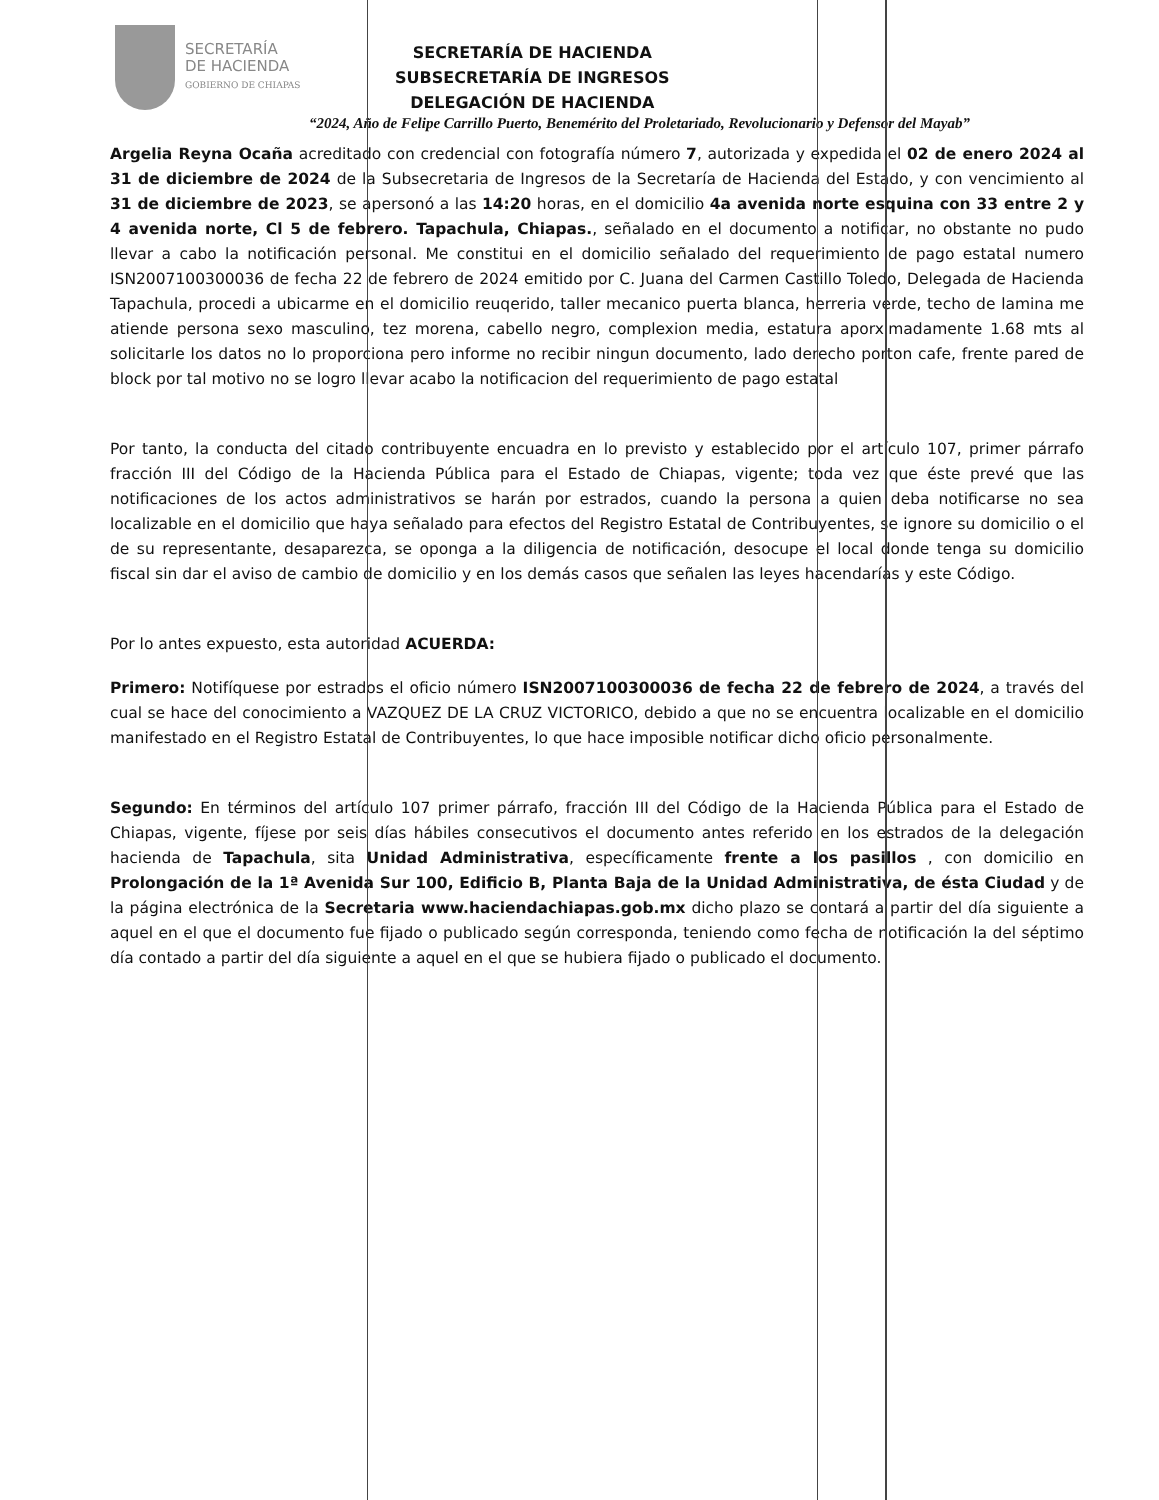SECRETARÍA
DE HACIENDA
GOBIERNO DE CHIAPAS
SECRETARÍA DE HACIENDA
SUBSECRETARÍA DE INGRESOS
DELEGACIÓN DE HACIENDA
“2024, Año de Felipe Carrillo Puerto, Benemérito del Proletariado, Revolucionario y Defensor del Mayab”
Argelia Reyna Ocaña acreditado con credencial con fotografía número 7, autorizada y expedida el 02 de enero 2024 al 31 de diciembre de 2024 de la Subsecretaria de Ingresos de la Secretaría de Hacienda del Estado, y con vencimiento al 31 de diciembre de 2023, se apersonó a las 14:20 horas, en el domicilio 4a avenida norte esquina con 33 entre 2 y 4 avenida norte, Cl 5 de febrero. Tapachula, Chiapas., señalado en el documento a notificar, no obstante no pudo llevar a cabo la notificación personal. Me constitui en el domicilio señalado del requerimiento de pago estatal numero ISN2007100300036 de fecha 22 de febrero de 2024 emitido por C. Juana del Carmen Castillo Toledo, Delegada de Hacienda Tapachula, procedi a ubicarme en el domicilio reuqerido, taller mecanico puerta blanca, herreria verde, techo de lamina me atiende persona sexo masculino, tez morena, cabello negro, complexion media, estatura aporximadamente 1.68 mts al solicitarle los datos no lo proporciona pero informe no recibir ningun documento, lado derecho porton cafe, frente pared de block por tal motivo no se logro llevar acabo la notificacion del requerimiento de pago estatal
Por tanto, la conducta del citado contribuyente encuadra en lo previsto y establecido por el artículo 107, primer párrafo fracción III del Código de la Hacienda Pública para el Estado de Chiapas, vigente; toda vez que éste prevé que las notificaciones de los actos administrativos se harán por estrados, cuando la persona a quien deba notificarse no sea localizable en el domicilio que haya señalado para efectos del Registro Estatal de Contribuyentes, se ignore su domicilio o el de su representante, desaparezca, se oponga a la diligencia de notificación, desocupe el local donde tenga su domicilio fiscal sin dar el aviso de cambio de domicilio y en los demás casos que señalen las leyes hacendarías y este Código.
Por lo antes expuesto, esta autoridad ACUERDA:
Primero: Notifíquese por estrados el oficio número ISN2007100300036 de fecha 22 de febrero de 2024, a través del cual se hace del conocimiento a VAZQUEZ DE LA CRUZ VICTORICO, debido a que no se encuentra localizable en el domicilio manifestado en el Registro Estatal de Contribuyentes, lo que hace imposible notificar dicho oficio personalmente.
Segundo: En términos del artículo 107 primer párrafo, fracción III del Código de la Hacienda Pública para el Estado de Chiapas, vigente, fíjese por seis días hábiles consecutivos el documento antes referido en los estrados de la delegación hacienda de Tapachula, sita Unidad Administrativa, específicamente frente a los pasillos , con domicilio en Prolongación de la 1ª Avenida Sur 100, Edificio B, Planta Baja de la Unidad Administrativa, de ésta Ciudad y de la página electrónica de la Secretaria www.haciendachiapas.gob.mx dicho plazo se contará a partir del día siguiente a aquel en el que el documento fue fijado o publicado según corresponda, teniendo como fecha de notificación la del séptimo día contado a partir del día siguiente a aquel en el que se hubiera fijado o publicado el documento.